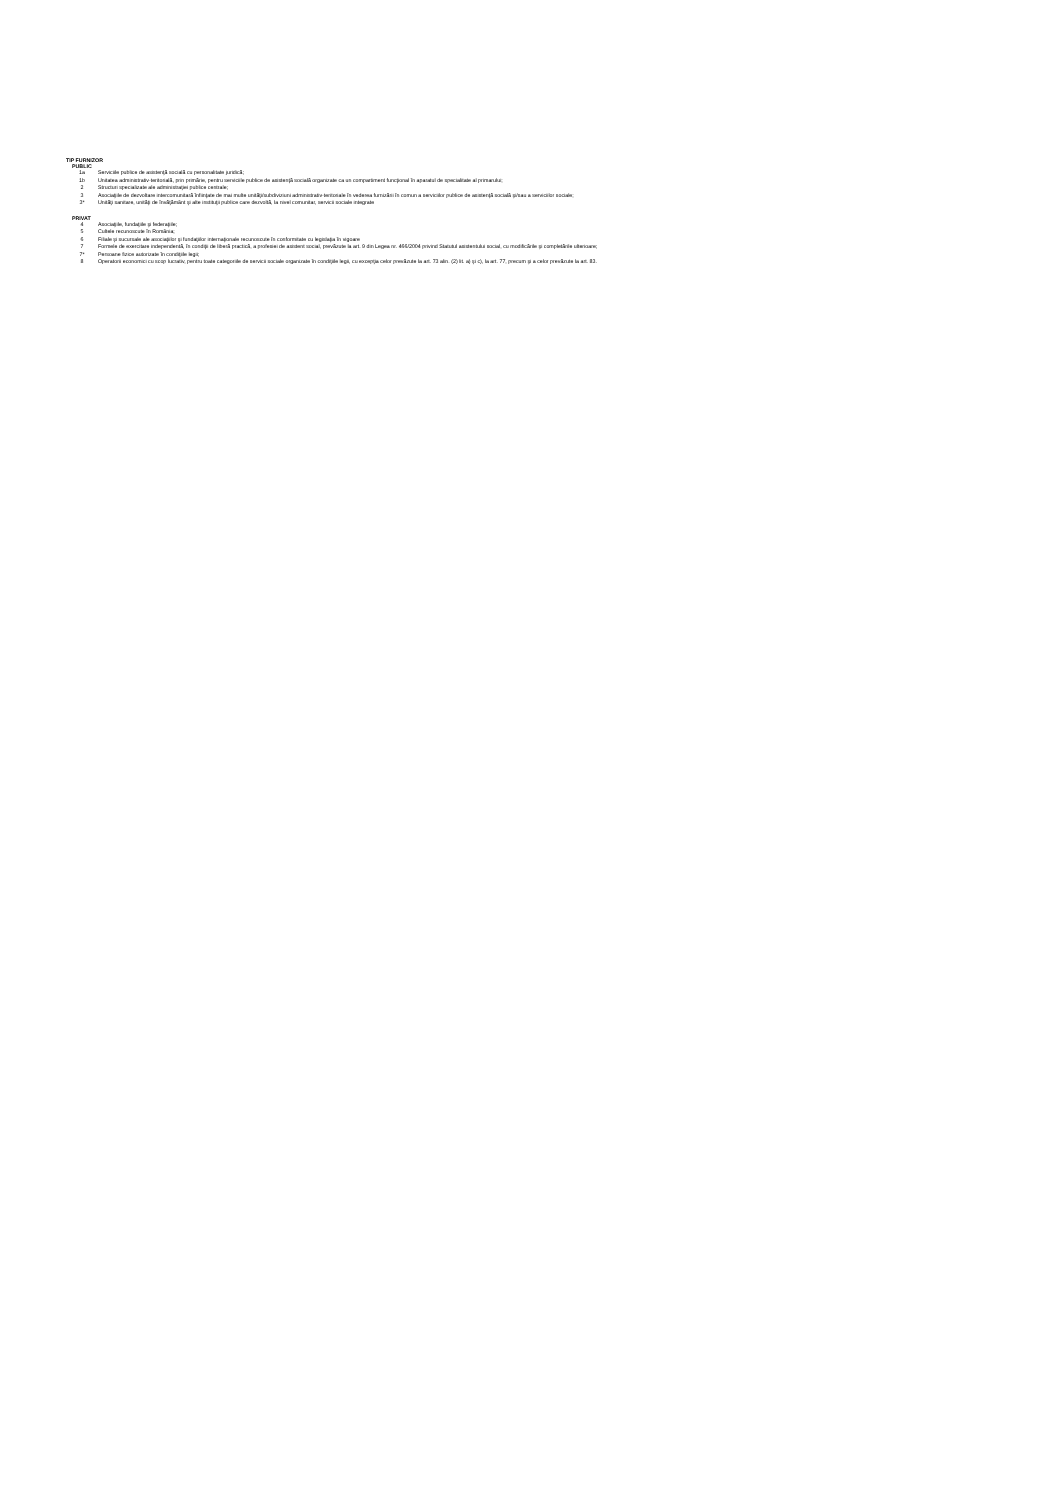TIP FURNIZOR
PUBLIC
| 1a | Serviciile publice de asistenţă socială cu personalitate juridică; |
| 1b | Unitatea administrativ-teritorială, prin primărie, pentru serviciile publice de asistenţă socială organizate ca un compartiment funcţional în aparatul de specialitate al primarului; |
| 2 | Structuri specializate ale administraţiei publice centrale; |
| 3 | Asociaţiile de dezvoltare intercomunitară înfiinţate de mai multe unităţi/subdiviziuni administrativ-teritoriale în vederea furnizării în comun a serviciilor publice de asistenţă socială şi/sau a serviciilor sociale; |
| 3* | Unităţi sanitare, unităţi de învăţământ şi alte instituţii publice care dezvoltă, la nivel comunitar, servicii sociale integrate |
PRIVAT
| 4 | Asociaţiile, fundaţiile şi federaţiile; |
| 5 | Cultele recunoscute în România; |
| 6 | Filiale şi sucursale ale asociaţiilor şi fundaţiilor internaţionale recunoscute în conformitate cu legislaţia în vigoare |
| 7 | Formele de exercitare independentă, în condiţii de liberă practică, a profesiei de asistent social, prevăzute la art. 9 din Legea nr. 466/2004 privind Statutul asistentului social, cu modificările şi completările ulterioare; |
| 7* | Persoane fizice autorizate în condiţiile legii; |
| 8 | Operatorii economici cu scop lucrativ, pentru toate categoriile de servicii sociale organizate în condiţiile legii, cu excepţia celor prevăzute la art. 73 alin. (2) lit. a) şi c), la art. 77, precum şi a celor prevăzute la art. 83. |